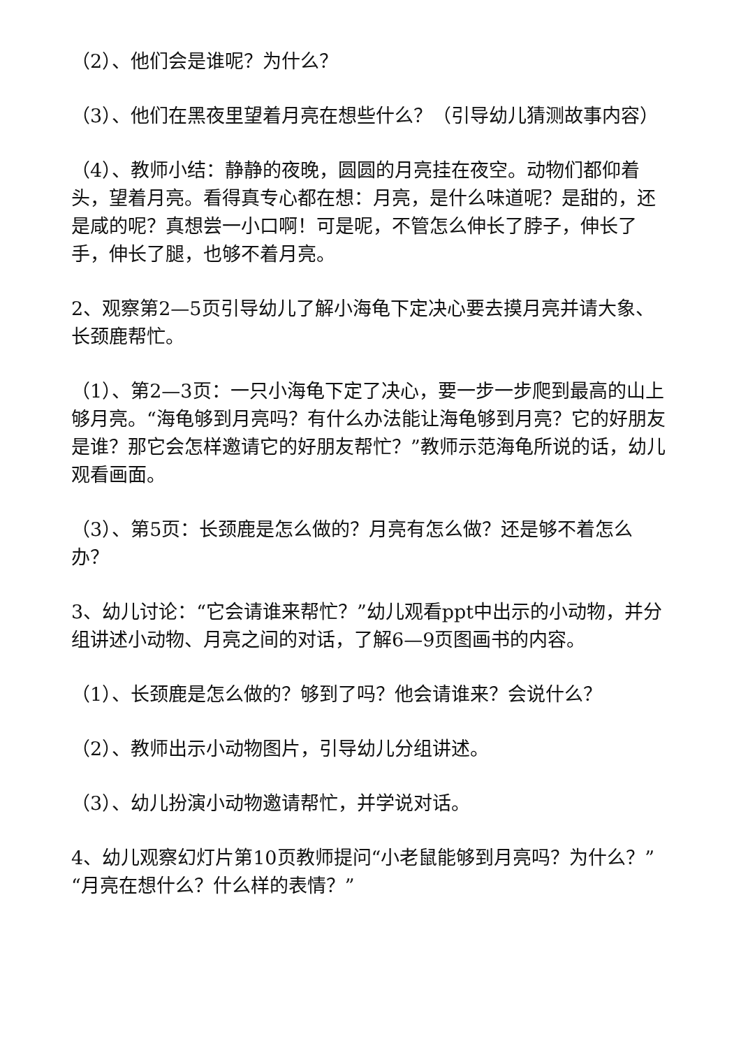（2）、他们会是谁呢？为什么？
（3）、他们在黑夜里望着月亮在想些什么？（引导幼儿猜测故事内容）
（4）、教师小结：静静的夜晚，圆圆的月亮挂在夜空。动物们都仰着头，望着月亮。看得真专心都在想：月亮，是什么味道呢？是甜的，还是咸的呢？真想尝一小口啊！可是呢，不管怎么伸长了脖子，伸长了手，伸长了腿，也够不着月亮。
2、观察第2—5页引导幼儿了解小海龟下定决心要去摸月亮并请大象、长颈鹿帮忙。
（1）、第2—3页：一只小海龟下定了决心，要一步一步爬到最高的山上够月亮。“海龟够到月亮吗？有什么办法能让海龟够到月亮？它的好朋友是谁？那它会怎样邀请它的好朋友帮忙？”教师示范海龟所说的话，幼儿观看画面。
（3）、第5页：长颈鹿是怎么做的？月亮有怎么做？还是够不着怎么办？
3、幼儿讨论：“它会请谁来帮忙？”幼儿观看ppt中出示的小动物，并分组讲述小动物、月亮之间的对话，了解6—9页图画书的内容。
（1）、长颈鹿是怎么做的？够到了吗？他会请谁来？会说什么？
（2）、教师出示小动物图片，引导幼儿分组讲述。
（3）、幼儿扮演小动物邀请帮忙，并学说对话。
4、幼儿观察幻灯片第10页教师提问“小老鼠能够到月亮吗？为什么？”“月亮在想什么？什么样的表情？”